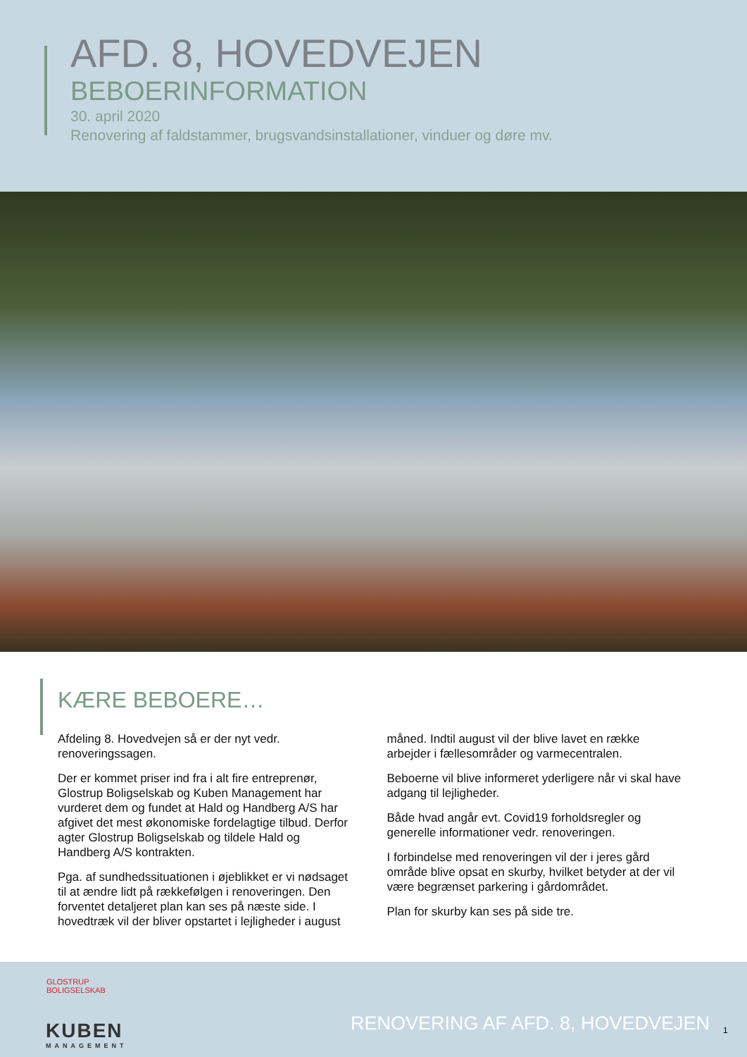AFD. 8, HOVEDVEJEN
BEBOERINFORMATION
30. april 2020
Renovering af faldstammer, brugsvandsinstallationer, vinduer og døre mv.
KÆRE BEBOERE…
Afdeling 8. Hovedvejen så er der nyt vedr. renoveringssagen.
Der er kommet priser ind fra i alt fire entreprenør, Glostrup Boligselskab og Kuben Management har vurderet dem og fundet at Hald og Handberg A/S har afgivet det mest økonomiske fordelagtige tilbud. Derfor agter Glostrup Boligselskab og tildele Hald og Handberg A/S kontrakten.
Pga. af sundhedssituationen i øjeblikket er vi nødsaget til at ændre lidt på rækkefølgen i renoveringen. Den forventet detaljeret plan kan ses på næste side. I hovedtræk vil der bliver opstartet i lejligheder i august måned. Indtil august vil der blive lavet en række arbejder i fællesområder og varmecentralen.
Beboerne vil blive informeret yderligere når vi skal have adgang til lejligheder.
Både hvad angår evt. Covid19 forholdsregler og generelle informationer vedr. renoveringen.
I forbindelse med renoveringen vil der i jeres gård område blive opsat en skurby, hvilket betyder at der vil være begrænset parkering i gårdområdet.
Plan for skurby kan ses på side tre.
GLOSTRUP
BOLIGSELSKAB
KUBEN
MANAGEMENT
RENOVERING AF AFD. 8, HOVEDVEJEN
1